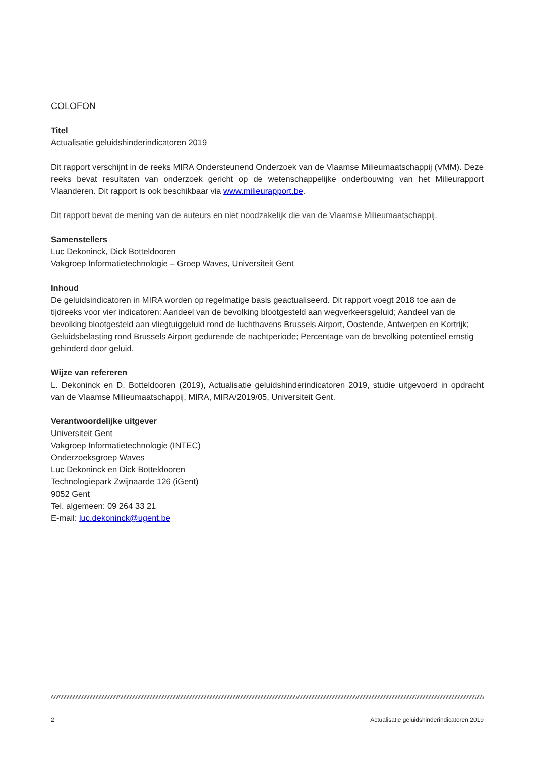COLOFON
Titel
Actualisatie geluidshinderindicatoren 2019
Dit rapport verschijnt in de reeks MIRA Ondersteunend Onderzoek van de Vlaamse Milieumaatschappij (VMM). Deze reeks bevat resultaten van onderzoek gericht op de wetenschappelijke onderbouwing van het Milieurapport Vlaanderen. Dit rapport is ook beschikbaar via www.milieurapport.be.
Dit rapport bevat de mening van de auteurs en niet noodzakelijk die van de Vlaamse Milieumaatschappij.
Samenstellers
Luc Dekoninck, Dick Botteldooren
Vakgroep Informatietechnologie – Groep Waves, Universiteit Gent
Inhoud
De geluidsindicatoren in MIRA worden op regelmatige basis geactualiseerd. Dit rapport voegt 2018 toe aan de tijdreeks voor vier indicatoren: Aandeel van de bevolking blootgesteld aan wegverkeersgeluid; Aandeel van de bevolking blootgesteld aan vliegtuiggeluid rond de luchthavens Brussels Airport, Oostende, Antwerpen en Kortrijk; Geluidsbelasting rond Brussels Airport gedurende de nachtperiode; Percentage van de bevolking potentieel ernstig gehinderd door geluid.
Wijze van refereren
L. Dekoninck en D. Botteldooren (2019), Actualisatie geluidshinderindicatoren 2019, studie uitgevoerd in opdracht van de Vlaamse Milieumaatschappij, MIRA, MIRA/2019/05, Universiteit Gent.
Verantwoordelijke uitgever
Universiteit Gent
Vakgroep Informatietechnologie (INTEC)
Onderzoeksgroep Waves
Luc Dekoninck en Dick Botteldooren
Technologiepark Zwijnaarde 126 (iGent)
9052 Gent
Tel. algemeen: 09 264 33 21
E-mail: luc.dekoninck@ugent.be
\\\\\\\\\\\\\\\\\\\\\\\\\\\\\\\\\\\\\\\\\\\\\\\\\\\\\\\\\\\\\\\\\\\\\\\\\\\\\\\\\\\\\\\\\\\\\\\\\\\\\\\\\\\\\\\\\\\\\\\\\\\\\\\\\\\\\\\\\\\\\\\\\\\\\\\\\\\\\\\\\\\\\\\\\\\\\\\\\\\\\\\\\\\\\\\\\\\\\\\\\\\\\\\\\\\\\\\\\\\\\\\\\\\\\\\\\\\\\\\\\\\\\\\\\\\\\\\\\\\\\\\\\\\\\\\\\\\\\\\\\\\\\\\\\\\\\\\\\\\\
2 Actualisatie geluidshinderindicatoren 2019